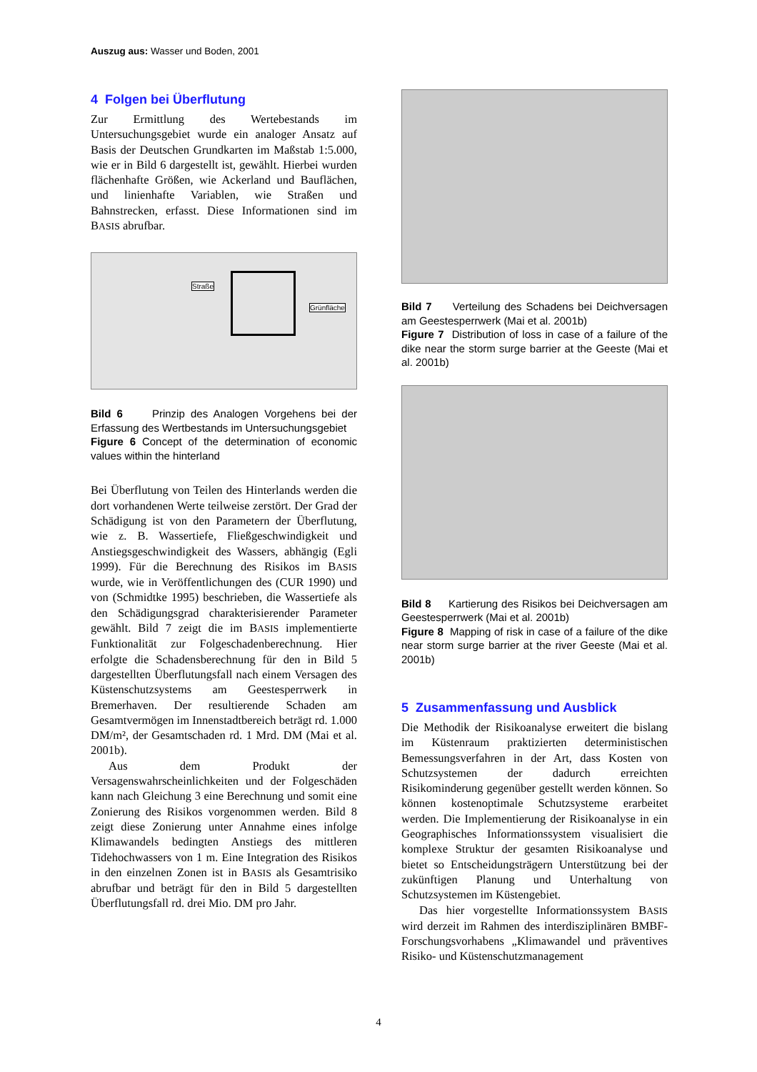Auszug aus: Wasser und Boden, 2001
4 Folgen bei Überflutung
Zur Ermittlung des Wertebestands im Untersuchungsgebiet wurde ein analoger Ansatz auf Basis der Deutschen Grundkarten im Maßstab 1:5.000, wie er in Bild 6 dargestellt ist, gewählt. Hierbei wurden flächenhafte Größen, wie Ackerland und Bauflächen, und linienhafte Variablen, wie Straßen und Bahnstrecken, erfasst. Diese Informationen sind im BASIS abrufbar.
Straße
Grünfläche
Bild 6 Prinzip des Analogen Vorgehens bei der Erfassung des Wertbestands im Untersuchungsgebiet
Figure 6 Concept of the determination of economic values within the hinterland
Bei Überflutung von Teilen des Hinterlands werden die dort vorhandenen Werte teilweise zerstört. Der Grad der Schädigung ist von den Parametern der Überflutung, wie z. B. Wassertiefe, Fließgeschwindigkeit und Anstiegsgeschwindigkeit des Wassers, abhängig (Egli 1999). Für die Berechnung des Risikos im BASIS wurde, wie in Veröffentlichungen des (CUR 1990) und von (Schmidtke 1995) beschrieben, die Wassertiefe als den Schädigungsgrad charakterisierender Parameter gewählt. Bild 7 zeigt die im BASIS implementierte Funktionalität zur Folgeschadenberechnung. Hier erfolgte die Schadensberechnung für den in Bild 5 dargestellten Überflutungsfall nach einem Versagen des Küstenschutzsystems am Geestesperrwerk in Bremerhaven. Der resultierende Schaden am Gesamtvermögen im Innenstadtbereich beträgt rd. 1.000 DM/m², der Gesamtschaden rd. 1 Mrd. DM (Mai et al. 2001b).
Aus dem Produkt der Versagenswahrscheinlichkeiten und der Folgeschäden kann nach Gleichung 3 eine Berechnung und somit eine Zonierung des Risikos vorgenommen werden. Bild 8 zeigt diese Zonierung unter Annahme eines infolge Klimawandels bedingten Anstiegs des mittleren Tidehochwassers von 1 m. Eine Integration des Risikos in den einzelnen Zonen ist in BASIS als Gesamtrisiko abrufbar und beträgt für den in Bild 5 dargestellten Überflutungsfall rd. drei Mio. DM pro Jahr.
Bild 7 Verteilung des Schadens bei Deichversagen am Geestesperrwerk (Mai et al. 2001b)
Figure 7 Distribution of loss in case of a failure of the dike near the storm surge barrier at the Geeste (Mai et al. 2001b)
Bild 8 Kartierung des Risikos bei Deichversagen am Geestesperrwerk (Mai et al. 2001b)
Figure 8 Mapping of risk in case of a failure of the dike near storm surge barrier at the river Geeste (Mai et al. 2001b)
5 Zusammenfassung und Ausblick
Die Methodik der Risikoanalyse erweitert die bislang im Küstenraum praktizierten deterministischen Bemessungsverfahren in der Art, dass Kosten von Schutzsystemen der dadurch erreichten Risikominderung gegenüber gestellt werden können. So können kostenoptimale Schutzsysteme erarbeitet werden. Die Implementierung der Risikoanalyse in ein Geographisches Informationssystem visualisiert die komplexe Struktur der gesamten Risikoanalyse und bietet so Entscheidungsträgern Unterstützung bei der zukünftigen Planung und Unterhaltung von Schutzsystemen im Küstengebiet.
Das hier vorgestellte Informationssystem BASIS wird derzeit im Rahmen des interdisziplinären BMBF-Forschungsvorhabens „Klimawandel und präventives Risiko- und Küstenschutzmanagement
4